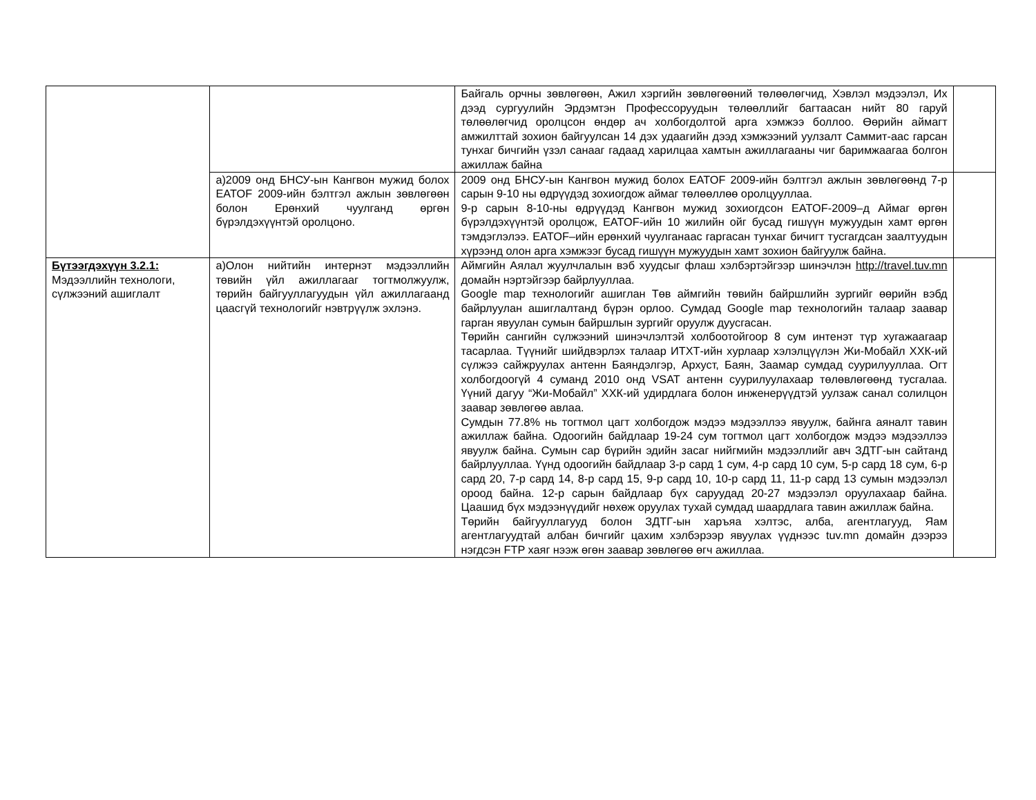| | | Байгаль орчны зөвлөгөөн, Ажил хэргийн зөвлөгөөний төлөөлөгчид, Хэвлэл мэдээлэл, Их дээд сургуулийн Эрдэмтэн Профессоруудын төлөөллийг багтаасан нийт 80 гаруй төлөөлөгчид оролцсон өндөр ач холбогдолтой арга хэмжээ боллоо. Өөрийн аймагт амжилттай зохион байгуулсан 14 дэх удаагийн дээд хэмжээний уулзалт Саммит-аас гарсан тунхаг бичгийн үзэл санааг гадаад харилцаа хамтын ажиллагааны чиг баримжаагаа болгон ажиллаж байна | |
| | а)2009 онд БНСУ-ын Кангвон мужид болох EATOF 2009-ийн бэлтгэл ажлын зөвлөгөөн болон Ерөнхий чуулганд өргөн бүрэлдэхүүнтэй оролцоно. | 2009 онд БНСУ-ын Кангвон мужид болох EATOF 2009-ийн бэлтгэл ажлын зөвлөгөөнд 7-р сарын 9-10 ны өдрүүдэд зохиогдож аймаг төлөөллөө оролцууллаа. 9-р сарын 8-10-ны өдрүүдэд Кангвон мужид зохиогдсон EATOF-2009–д Аймаг өргөн бүрэлдэхүүнтэй оролцож, EATOF-ийн 10 жилийн ойг бусад гишүүн мужуудын хамт өргөн тэмдэглэлээ. EATOF–ийн ерөнхий чуулганаас гаргасан тунхаг бичигт тусгагдсан заалтуудын хүрээнд олон арга хэмжээг бусад гишүүн мужуудын хамт зохион байгуулж байна. | |
| Бүтээгдэхүүн 3.2.1: Мэдээллийн технологи, сүлжээний ашиглалт | а)Олон нийтийн интернэт мэдээллийн төвийн үйл ажиллагааг тогтмолжуулж, төрийн байгууллагуудын үйл ажиллагаанд цаасгүй технологийг нэвтрүүлж эхлэнэ. | Аймгийн Аялал жуулчлалын вэб хуудсыг флаш хэлбэртэйгээр шинэчлэн http://travel.tuv.mn домайн нэртэйгээр байрлууллаа. Google map технологийг ашиглан Төв аймгийн төвийн байршлийн зургийг өөрийн вэбд байрлуулан ашиглалтанд бүрэн орлоо. Сумдад Google map технологийн талаар заавар гарган явуулан сумын байршлын зургийг оруулж дуусгасан. Төрийн сангийн сүлжээний шинэчлэлтэй холбоотойгоор 8 сум интенэт түр хугажаагаар тасарлаа. Түүнийг шийдвэрлэх талаар ИТХТ-ийн хурлаар хэлэлцүүлэн Жи-Мобайл ХХК-ий сүлжээ сайжруулах антенн Баяндэлгэр, Архуст, Баян, Заамар сумдад суурилууллаа. Огт холбогдоогүй 4 суманд 2010 онд VSAT антенн суурилуулахаар төлөвлөгөөнд тусгалаа. Үүний дагуу “Жи-Мобайл” ХХК-ий удирдлага болон инженерүүдтэй уулзаж санал солилцон заавар зөвлөгөө авлаа. Сумдын 77.8% нь тогтмол цагт холбогдож мэдээ мэдээллээ явуулж, байнга аяналт тавин ажиллаж байна. Одоогийн байдлаар 19-24 сум тогтмол цагт холбогдож мэдээ мэдээллээ явуулж байна. Сумын сар бүрийн эдийн засаг нийгмийн мэдээллийг авч ЗДТГ-ын сайтанд байрлууллаа. Үүнд одоогийн байдлаар 3-р сард 1 сум, 4-р сард 10 сум, 5-р сард 18 сум, 6-р сард 20, 7-р сард 14, 8-р сард 15, 9-р сард 10, 10-р сард 11, 11-р сард 13 сумын мэдээлэл ороод байна. 12-р сарын байдлаар бүх саруудад 20-27 мэдээлэл оруулахаар байна. Цаашид бүх мэдээнүүдийг нөхөж оруулах тухай сумдад шаардлага тавин ажиллаж байна. Төрийн байгууллагууд болон ЗДТГ-ын харъяа хэлтэс, алба, агентлагууд, Яам агентлагуудтай албан бичгийг цахим хэлбэрээр явуулах үүднээс tuv.mn домайн дээрээ нэгдсэн FTP хаяг нээж өгөн заавар зөвлөгөө өгч ажиллаа. | |